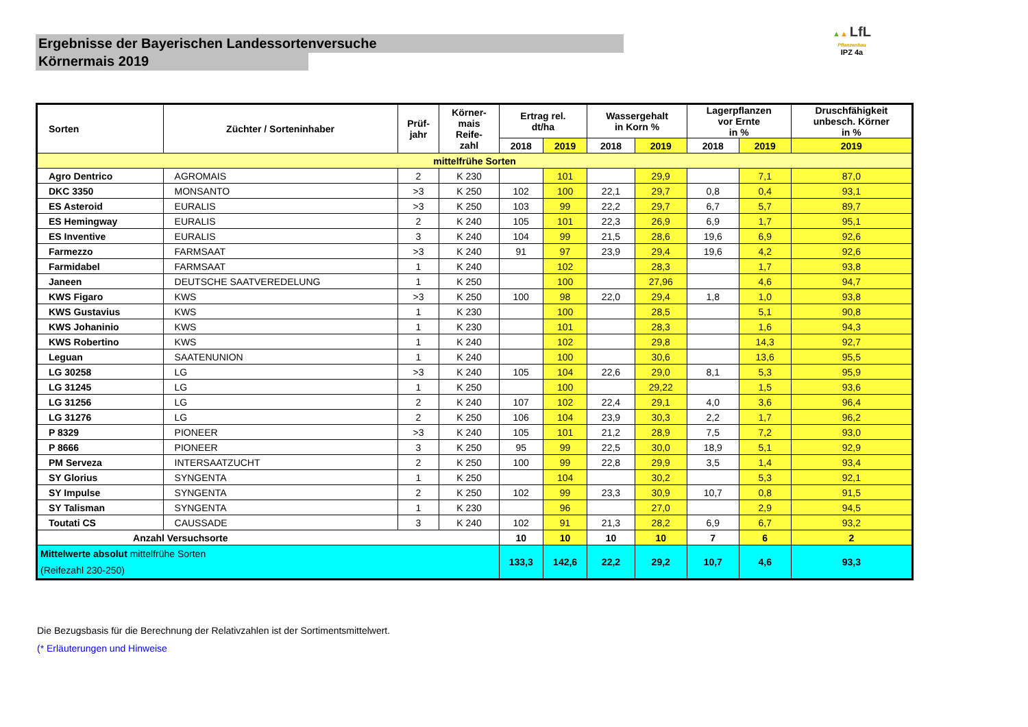Ergebnisse der Bayerischen Landessortenversuche
Körnermais 2019
▲▲ LfL
Pflanzenbau
IPZ 4a
| Sorten | Züchter / Sorteninhaber | Prüf- jahr | Körner- mais Reife- zahl | Ertrag rel. dt/ha | | Wassergehalt in Korn % | | Lagerpflanzen vor Ernte in % | | Druschfähigkeit unbesch. Körner in % |
| --- | --- | --- | --- | --- | --- | --- | --- | --- | --- | --- |
| | | | | 2018 | 2019 | 2018 | 2019 | 2018 | 2019 | 2019 |
| mittelfrühe Sorten | | | | | | | | | | |
| Agro Dentrico | AGROMAIS | 2 | K 230 | | 101 | | 29,9 | | 7,1 | 87,0 |
| DKC 3350 | MONSANTO | >3 | K 250 | 102 | 100 | 22,1 | 29,7 | 0,8 | 0,4 | 93,1 |
| ES Asteroid | EURALIS | >3 | K 250 | 103 | 99 | 22,2 | 29,7 | 6,7 | 5,7 | 89,7 |
| ES Hemingway | EURALIS | 2 | K 240 | 105 | 101 | 22,3 | 26,9 | 6,9 | 1,7 | 95,1 |
| ES Inventive | EURALIS | 3 | K 240 | 104 | 99 | 21,5 | 28,6 | 19,6 | 6,9 | 92,6 |
| Farmezzo | FARMSAAT | >3 | K 240 | 91 | 97 | 23,9 | 29,4 | 19,6 | 4,2 | 92,6 |
| Farmidabel | FARMSAAT | 1 | K 240 | | 102 | | 28,3 | | 1,7 | 93,8 |
| Janeen | DEUTSCHE SAATVEREDELUNG | 1 | K 250 | | 100 | | 27,96 | | 4,6 | 94,7 |
| KWS Figaro | KWS | >3 | K 250 | 100 | 98 | 22,0 | 29,4 | 1,8 | 1,0 | 93,8 |
| KWS Gustavius | KWS | 1 | K 230 | | 100 | | 28,5 | | 5,1 | 90,8 |
| KWS Johaninio | KWS | 1 | K 230 | | 101 | | 28,3 | | 1,6 | 94,3 |
| KWS Robertino | KWS | 1 | K 240 | | 102 | | 29,8 | | 14,3 | 92,7 |
| Leguan | SAATENUNION | 1 | K 240 | | 100 | | 30,6 | | 13,6 | 95,5 |
| LG 30258 | LG | >3 | K 240 | 105 | 104 | 22,6 | 29,0 | 8,1 | 5,3 | 95,9 |
| LG 31245 | LG | 1 | K 250 | | 100 | | 29,22 | | 1,5 | 93,6 |
| LG 31256 | LG | 2 | K 240 | 107 | 102 | 22,4 | 29,1 | 4,0 | 3,6 | 96,4 |
| LG 31276 | LG | 2 | K 250 | 106 | 104 | 23,9 | 30,3 | 2,2 | 1,7 | 96,2 |
| P 8329 | PIONEER | >3 | K 240 | 105 | 101 | 21,2 | 28,9 | 7,5 | 7,2 | 93,0 |
| P 8666 | PIONEER | 3 | K 250 | 95 | 99 | 22,5 | 30,0 | 18,9 | 5,1 | 92,9 |
| PM Serveza | INTERSAATZUCHT | 2 | K 250 | 100 | 99 | 22,8 | 29,9 | 3,5 | 1,4 | 93,4 |
| SY Glorius | SYNGENTA | 1 | K 250 | | 104 | | 30,2 | | 5,3 | 92,1 |
| SY Impulse | SYNGENTA | 2 | K 250 | 102 | 99 | 23,3 | 30,9 | 10,7 | 0,8 | 91,5 |
| SY Talisman | SYNGENTA | 1 | K 230 | | 96 | | 27,0 | | 2,9 | 94,5 |
| Toutati CS | CAUSSADE | 3 | K 240 | 102 | 91 | 21,3 | 28,2 | 6,9 | 6,7 | 93,2 |
| Anzahl Versuchsorte | | | | 10 | 10 | 10 | 10 | 7 | 6 | 2 |
| Mittelwerte absolut mittelfrühe Sorten (Reifezahl 230-250) | | | | 133,3 | 142,6 | 22,2 | 29,2 | 10,7 | 4,6 | 93,3 |
Die Bezugsbasis für die Berechnung der Relativzahlen ist der Sortimentsmittelwert.
(* Erläuterungen und Hinweise